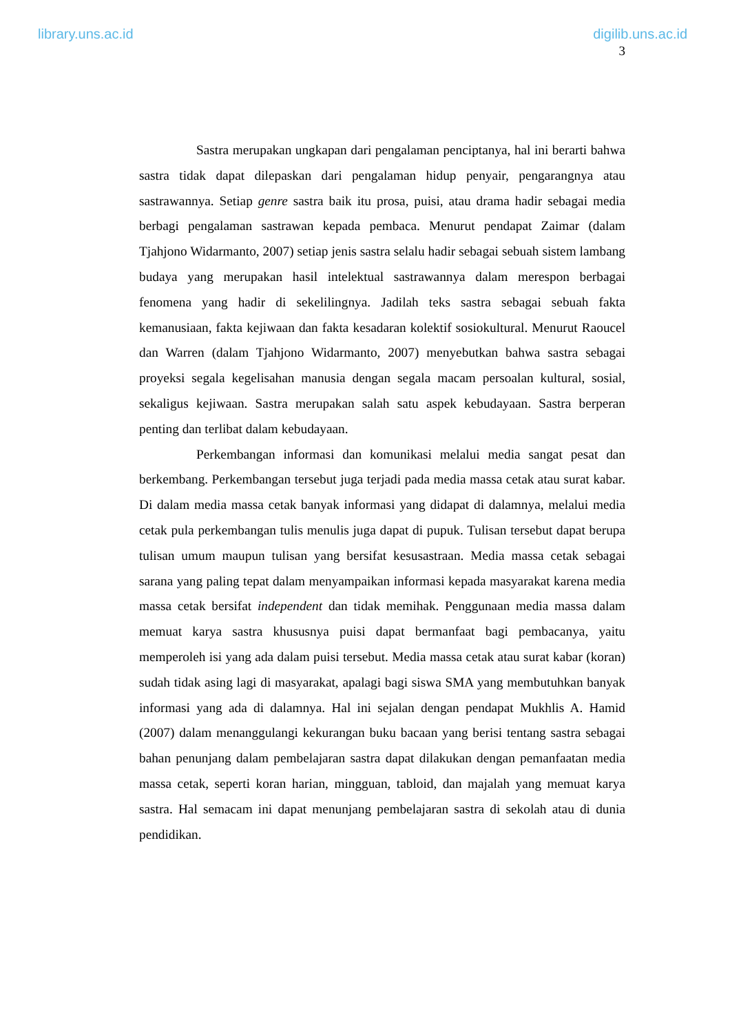library.uns.ac.id digilib.uns.ac.id
3
Sastra merupakan ungkapan dari pengalaman penciptanya, hal ini berarti bahwa sastra tidak dapat dilepaskan dari pengalaman hidup penyair, pengarangnya atau sastrawannya. Setiap genre sastra baik itu prosa, puisi, atau drama hadir sebagai media berbagi pengalaman sastrawan kepada pembaca. Menurut pendapat Zaimar (dalam Tjahjono Widarmanto, 2007) setiap jenis sastra selalu hadir sebagai sebuah sistem lambang budaya yang merupakan hasil intelektual sastrawannya dalam merespon berbagai fenomena yang hadir di sekelilingnya. Jadilah teks sastra sebagai sebuah fakta kemanusiaan, fakta kejiwaan dan fakta kesadaran kolektif sosiokultural. Menurut Raoucel dan Warren (dalam Tjahjono Widarmanto, 2007) menyebutkan bahwa sastra sebagai proyeksi segala kegelisahan manusia dengan segala macam persoalan kultural, sosial, sekaligus kejiwaan. Sastra merupakan salah satu aspek kebudayaan. Sastra berperan penting dan terlibat dalam kebudayaan.
Perkembangan informasi dan komunikasi melalui media sangat pesat dan berkembang. Perkembangan tersebut juga terjadi pada media massa cetak atau surat kabar. Di dalam media massa cetak banyak informasi yang didapat di dalamnya, melalui media cetak pula perkembangan tulis menulis juga dapat di pupuk. Tulisan tersebut dapat berupa tulisan umum maupun tulisan yang bersifat kesusastraan. Media massa cetak sebagai sarana yang paling tepat dalam menyampaikan informasi kepada masyarakat karena media massa cetak bersifat independent dan tidak memihak. Penggunaan media massa dalam memuat karya sastra khususnya puisi dapat bermanfaat bagi pembacanya, yaitu memperoleh isi yang ada dalam puisi tersebut. Media massa cetak atau surat kabar (koran) sudah tidak asing lagi di masyarakat, apalagi bagi siswa SMA yang membutuhkan banyak informasi yang ada di dalamnya. Hal ini sejalan dengan pendapat Mukhlis A. Hamid (2007) dalam menanggulangi kekurangan buku bacaan yang berisi tentang sastra sebagai bahan penunjang dalam pembelajaran sastra dapat dilakukan dengan pemanfaatan media massa cetak, seperti koran harian, mingguan, tabloid, dan majalah yang memuat karya sastra. Hal semacam ini dapat menunjang pembelajaran sastra di sekolah atau di dunia pendidikan.